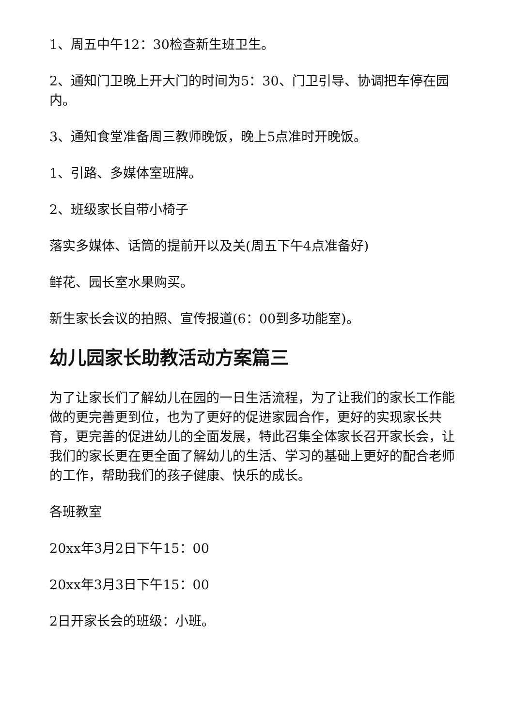1、周五中午12：30检查新生班卫生。
2、通知门卫晚上开大门的时间为5：30、门卫引导、协调把车停在园内。
3、通知食堂准备周三教师晚饭，晚上5点准时开晚饭。
1、引路、多媒体室班牌。
2、班级家长自带小椅子
落实多媒体、话筒的提前开以及关(周五下午4点准备好)
鲜花、园长室水果购买。
新生家长会议的拍照、宣传报道(6：00到多功能室)。
幼儿园家长助教活动方案篇三
为了让家长们了解幼儿在园的一日生活流程，为了让我们的家长工作能做的更完善更到位，也为了更好的促进家园合作，更好的实现家长共育，更完善的促进幼儿的全面发展，特此召集全体家长召开家长会，让我们的家长更在更全面了解幼儿的生活、学习的基础上更好的配合老师的工作，帮助我们的孩子健康、快乐的成长。
各班教室
20xx年3月2日下午15：00
20xx年3月3日下午15：00
2日开家长会的班级：小班。